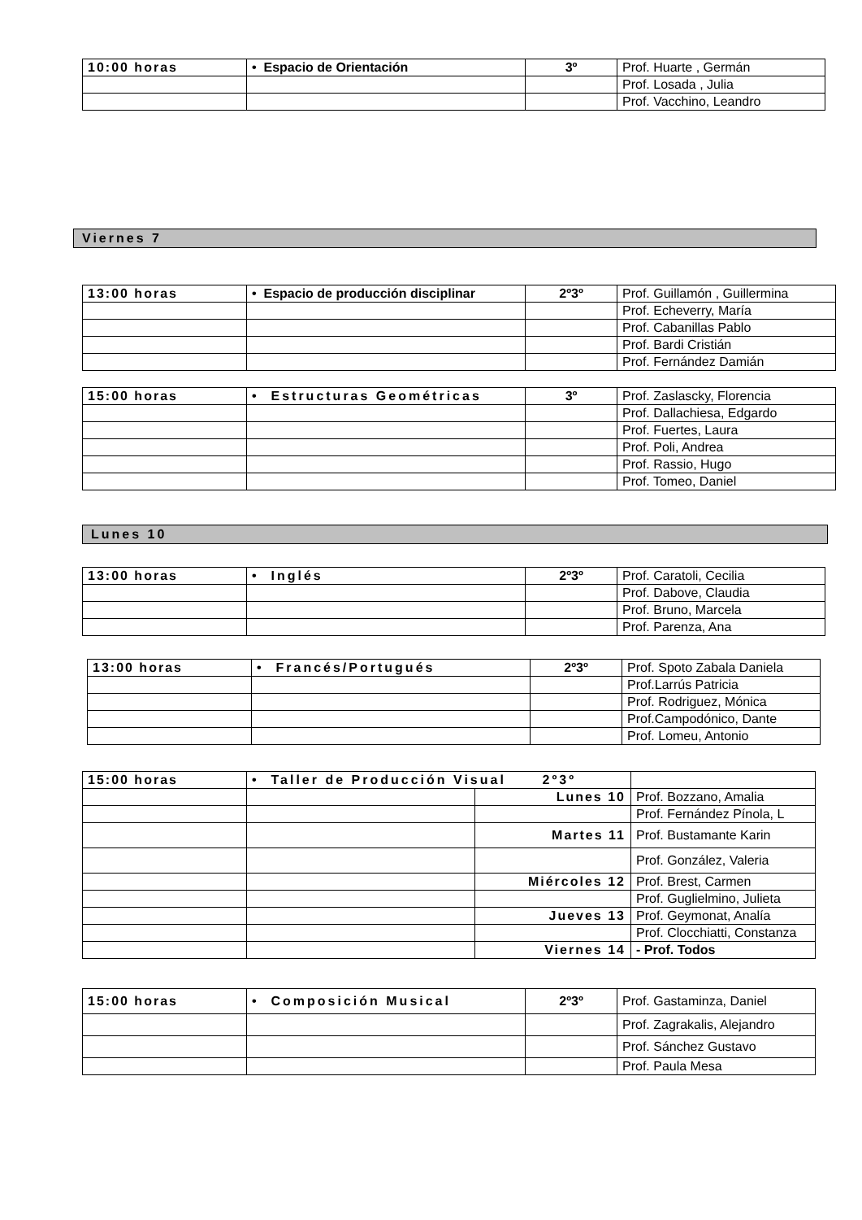| 10:00 horas | • Espacio de Orientación | 3º | Prof. Huarte , Germán |
| | | | Prof. Losada , Julia |
| | | | Prof. Vacchino, Leandro |
Viernes 7
| 13:00 horas | • Espacio de producción disciplinar | 2º3º | Prof. Guillamón , Guillermina |
| | | | Prof. Echeverry, María |
| | | | Prof. Cabanillas Pablo |
| | | | Prof. Bardi Cristián |
| | | | Prof. Fernández Damián |
| 15:00 horas | • Estructuras Geométricas | 3º | Prof. Zaslascky, Florencia |
| | | | Prof. Dallachiesa, Edgardo |
| | | | Prof. Fuertes, Laura |
| | | | Prof. Poli, Andrea |
| | | | Prof. Rassio, Hugo |
| | | | Prof. Tomeo, Daniel |
Lunes 10
| 13:00 horas | • Inglés | 2º3º | Prof. Caratoli, Cecilia |
| | | | Prof. Dabove, Claudia |
| | | | Prof. Bruno, Marcela |
| | | | Prof. Parenza, Ana |
| 13:00 horas | • Francés/Portugués | 2º3º | Prof. Spoto Zabala Daniela |
| | | | Prof.Larrús Patricia |
| | | | Prof. Rodriguez, Mónica |
| | | | Prof.Campodónico, Dante |
| | | | Prof. Lomeu, Antonio |
| 15:00 horas | • Taller de Producción Visual 2º3º | | |
| | | Lunes 10 | Prof. Bozzano, Amalia |
| | | | Prof. Fernández Pínola, L |
| | | Martes 11 | Prof. Bustamante Karin |
| | | | Prof. González, Valeria |
| | | Miércoles 12 | Prof. Brest, Carmen |
| | | | Prof. Guglielmino, Julieta |
| | | Jueves 13 | Prof. Geymonat, Analía |
| | | | Prof. Clocchiatti, Constanza |
| | | Viernes 14 | - Prof. Todos |
| 15:00 horas | • Composición Musical | 2º3º | Prof. Gastaminza, Daniel |
| | | | Prof. Zagrakalis, Alejandro |
| | | | Prof. Sánchez Gustavo |
| | | | Prof. Paula Mesa |